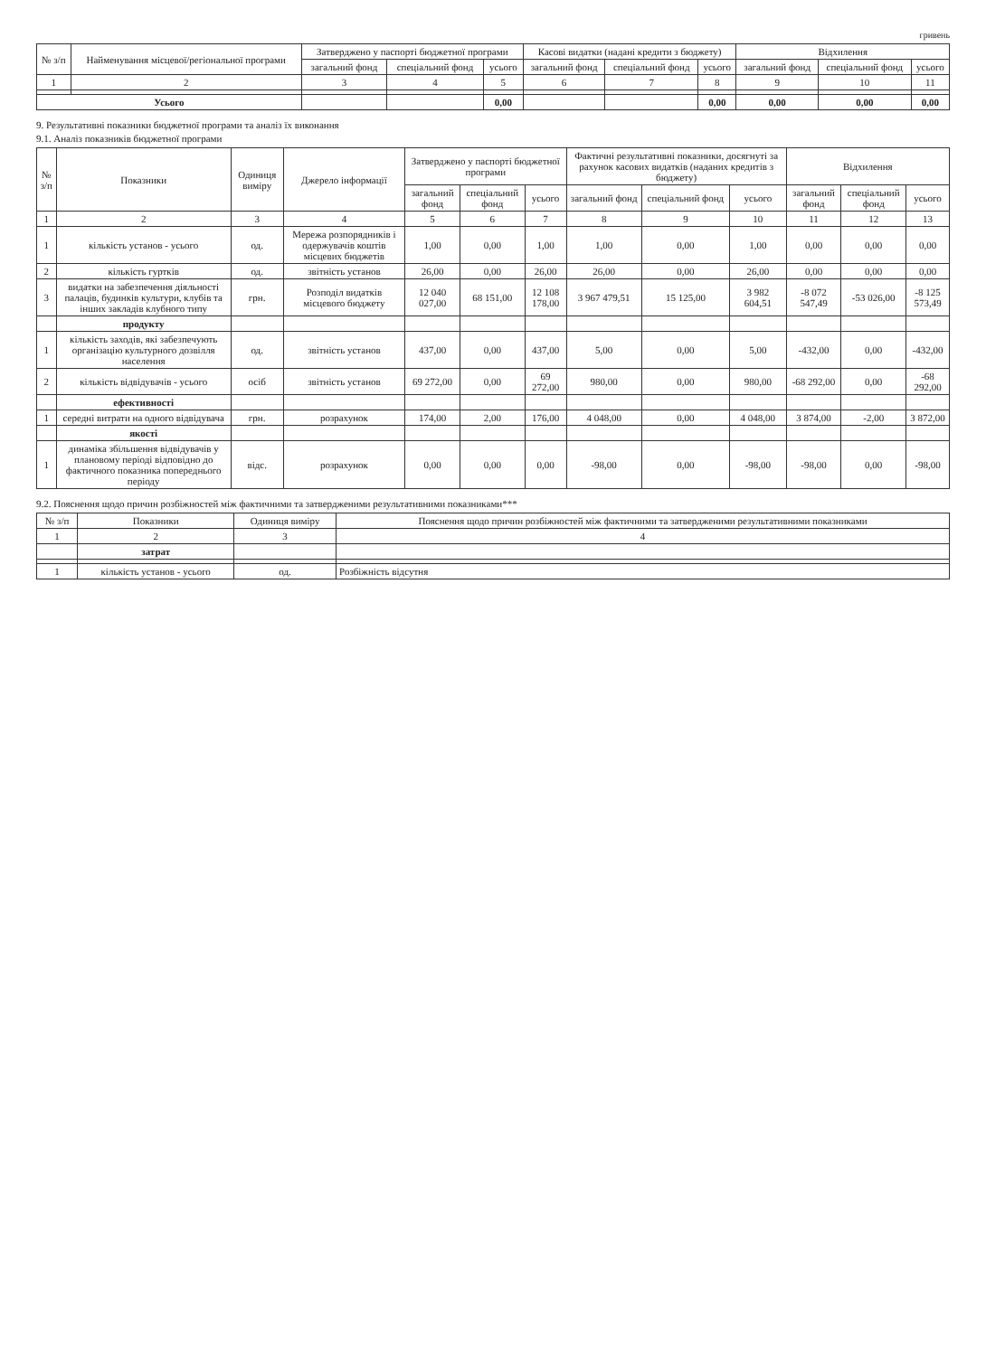гривень
| № з/п | Найменування місцевої/регіональної програми | Затверджено у паспорті бюджетної програми | | | Касові видатки (надані кредити з бюджету) | | | Відхилення | | |
| --- | --- | --- | --- | --- | --- | --- | --- | --- | --- | --- |
| | | загальний фонд | спеціальний фонд | усього | загальний фонд | спеціальний фонд | усього | загальний фонд | спеціальний фонд | усього |
| 1 | 2 | 3 | 4 | 5 | 6 | 7 | 8 | 9 | 10 | 11 |
| Усього | | | | 0,00 | | | 0,00 | 0,00 | 0,00 | 0,00 |
9. Результативні показники бюджетної програми та аналіз їх виконання
9.1. Аналіз показників бюджетної програми
| № з/п | Показники | Одиниця виміру | Джерело інформації | Затверджено у паспорті бюджетної програми | | | Фактичні результативні показники, досягнуті за рахунок касових видатків (наданих кредитів з бюджету) | | | Відхилення | | |
| --- | --- | --- | --- | --- | --- | --- | --- | --- | --- | --- | --- | --- |
| | | | | загальний фонд | спеціальний фонд | усього | загальний фонд | спеціальний фонд | усього | загальний фонд | спеціальний фонд | усього |
| 1 | 2 | 3 | 4 | 5 | 6 | 7 | 8 | 9 | 10 | 11 | 12 | 13 |
| 1 | кількість установ - усього | од. | Мережа розпорядників і одержувачів коштів місцевих бюджетів | 1,00 | 0,00 | 1,00 | 1,00 | 0,00 | 1,00 | 0,00 | 0,00 | 0,00 |
| 2 | кількість гуртків | од. | звітність установ | 26,00 | 0,00 | 26,00 | 26,00 | 0,00 | 26,00 | 0,00 | 0,00 | 0,00 |
| 3 | видатки на забезпечення діяльності палаців, будинків культури, клубів та інших закладів клубного типу | грн. | Розподіл видатків місцевого бюджету | 12 040 027,00 | 68 151,00 | 12 108 178,00 | 3 967 479,51 | 15 125,00 | 3 982 604,51 | -8 072 547,49 | -53 026,00 | -8 125 573,49 |
| | продукту | | | | | | | | | | | |
| 1 | кількість заходів, які забезпечують організацію культурного дозвілля населення | од. | звітність установ | 437,00 | 0,00 | 437,00 | 5,00 | 0,00 | 5,00 | -432,00 | 0,00 | -432,00 |
| 2 | кількість відвідувачів - усього | осіб | звітність установ | 69 272,00 | 0,00 | 69 272,00 | 980,00 | 0,00 | 980,00 | -68 292,00 | 0,00 | -68 292,00 |
| | ефективності | | | | | | | | | | | |
| 1 | середні витрати на одного відвідувача | грн. | розрахунок | 174,00 | 2,00 | 176,00 | 4 048,00 | 0,00 | 4 048,00 | 3 874,00 | -2,00 | 3 872,00 |
| | якості | | | | | | | | | | | |
| 1 | динаміка збільшення відвідувачів у плановому періоді відповідно до фактичного показника попереднього періоду | відс. | розрахунок | 0,00 | 0,00 | 0,00 | -98,00 | 0,00 | -98,00 | -98,00 | 0,00 | -98,00 |
9.2. Пояснення щодо причин розбіжностей між фактичними та затвердженими результативними показниками***
| № з/п | Показники | Одиниця виміру | Пояснення щодо причин розбіжностей між фактичними та затвердженими результативними показниками |
| --- | --- | --- | --- |
| 1 | 2 | 3 | 4 |
| | затрат | | |
| 1 | кількість установ - усього | од. | Розбіжність відсутня |